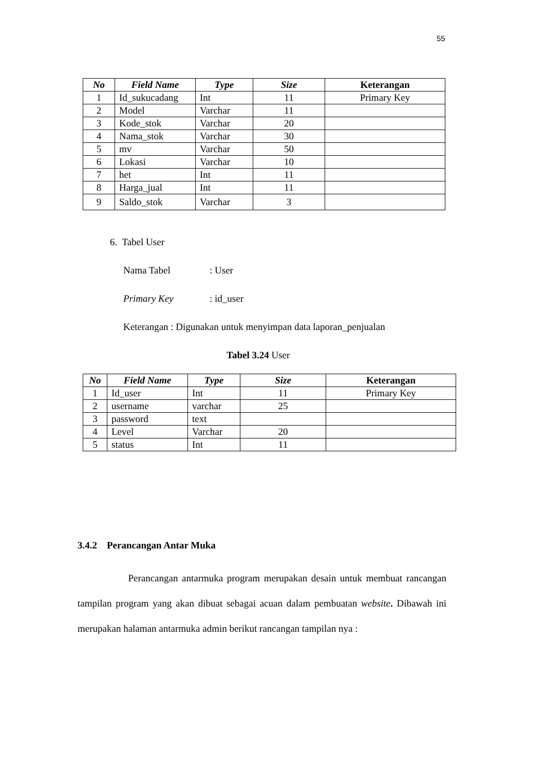55
| No | Field Name | Type | Size | Keterangan |
| --- | --- | --- | --- | --- |
| 1 | Id_sukucadang | Int | 11 | Primary Key |
| 2 | Model | Varchar | 11 | |
| 3 | Kode_stok | Varchar | 20 | |
| 4 | Nama_stok | Varchar | 30 | |
| 5 | mv | Varchar | 50 | |
| 6 | Lokasi | Varchar | 10 | |
| 7 | het | Int | 11 | |
| 8 | Harga_jual | Int | 11 | |
| 9 | Saldo_stok | Varchar | 3 | |
6. Tabel User
Nama Tabel : User
Primary Key : id_user
Keterangan : Digunakan untuk menyimpan data laporan_penjualan
Tabel 3.24 User
| No | Field Name | Type | Size | Keterangan |
| --- | --- | --- | --- | --- |
| 1 | Id_user | Int | 11 | Primary Key |
| 2 | username | varchar | 25 | |
| 3 | password | text | | |
| 4 | Level | Varchar | 20 | |
| 5 | status | Int | 11 | |
3.4.2 Perancangan Antar Muka
Perancangan antarmuka program merupakan desain untuk membuat rancangan tampilan program yang akan dibuat sebagai acuan dalam pembuatan website. Dibawah ini merupakan halaman antarmuka admin berikut rancangan tampilan nya :